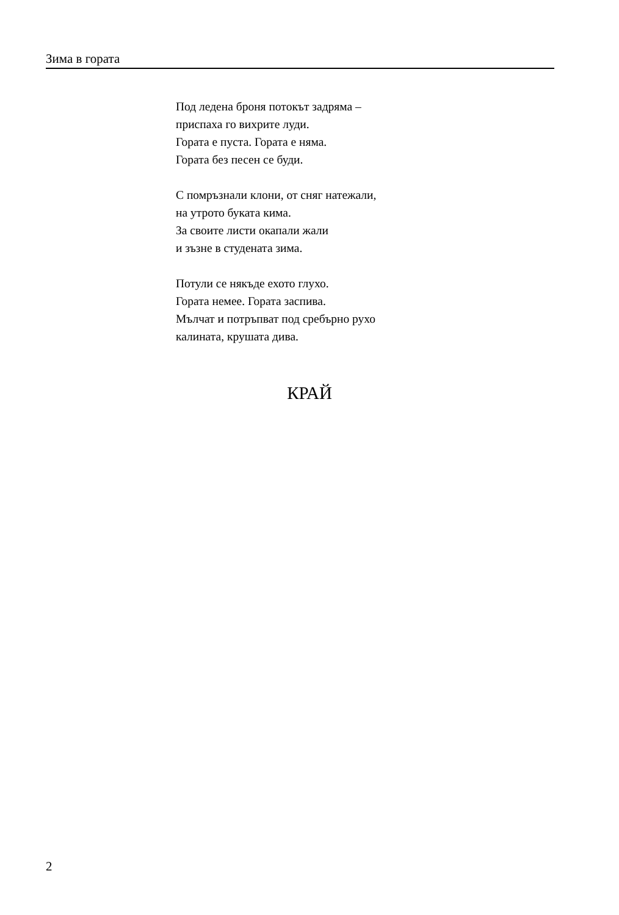Зима в гората
Под ледена броня потокът задряма –
приспаха го вихрите луди.
Гората е пуста. Гората е няма.
Гората без песен се буди.
С помръзнали клони, от сняг натежали,
на утрото буката кима.
За своите листи окапали жали
и зъзне в студената зима.
Потули се някъде ехото глухо.
Гората немее. Гората заспива.
Мълчат и потръпват под сребърно рухо
калината, крушата дива.
КРАЙ
2